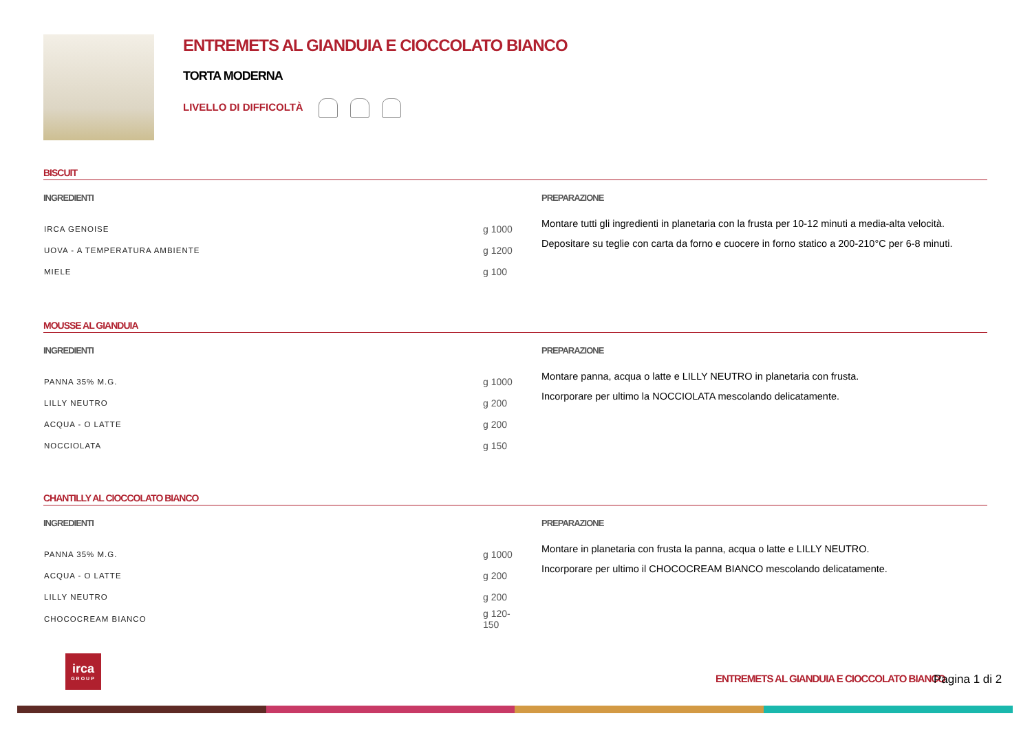ENTREMETS AL GIANDUIA E CIOCCOLATO BIANCO
TORTA MODERNA
LIVELLO DI DIFFICOLTÀ
BISCUIT
INGREDIENTI
| IRCA GENOISE | g 1000 |
| UOVA - A TEMPERATURA AMBIENTE | g 1200 |
| MIELE | g 100 |
PREPARAZIONE
Montare tutti gli ingredienti in planetaria con la frusta per 10-12 minuti a media-alta velocità.
Depositare su teglie con carta da forno e cuocere in forno statico a 200-210°C per 6-8 minuti.
MOUSSE AL GIANDUIA
INGREDIENTI
| PANNA 35% M.G. | g 1000 |
| LILLY NEUTRO | g 200 |
| ACQUA - O LATTE | g 200 |
| NOCCIOLATA | g 150 |
PREPARAZIONE
Montare panna, acqua o latte e LILLY NEUTRO in planetaria con frusta.
Incorporare per ultimo la NOCCIOLATA mescolando delicatamente.
CHANTILLY AL CIOCCOLATO BIANCO
INGREDIENTI
| PANNA 35% M.G. | g 1000 |
| ACQUA - O LATTE | g 200 |
| LILLY NEUTRO | g 200 |
| CHOCOCREAM BIANCO | g 120-150 |
PREPARAZIONE
Montare in planetaria con frusta la panna, acqua o latte e LILLY NEUTRO.
Incorporare per ultimo il CHOCOCREAM BIANCO mescolando delicatamente.
irca
GROUP
ENTREMETS AL GIANDUIA E CIOCCOLATO BIANCO
Pagina 1 di 2